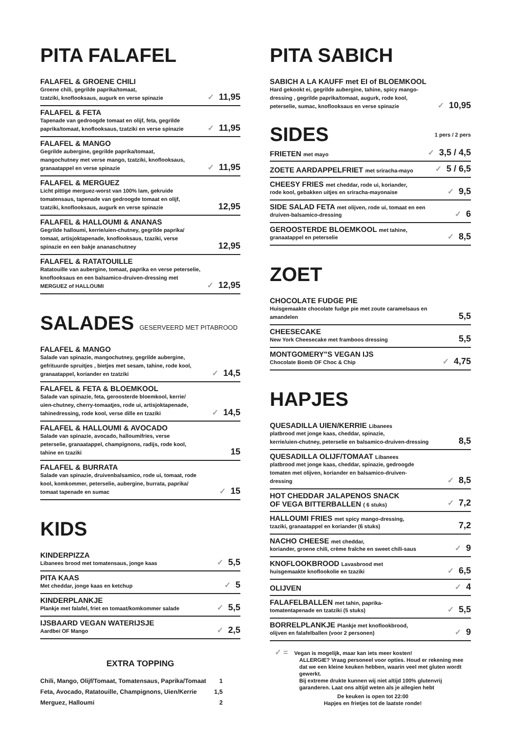PITA FALAFEL
FALAFEL & GROENE CHILI
Groene chili, gegrilde paprika/tomaat,
tzatziki, knoflooksaus, augurk en verse spinazie
✓ 11,95
FALAFEL & FETA
Tapenade van gedroogde tomaat en olijf, feta, gegrilde
paprika/tomaat, knoflooksaus, tzatziki en verse spinazie
✓ 11,95
FALAFEL & MANGO
Gegrilde aubergine, gegrilde paprika/tomaat,
mangochutney met verse mango, tzatziki, knoflooksaus,
granaatappel en verse spinazie
✓ 11,95
FALAFEL & MERGUEZ
Licht pittige merguez-worst van 100% lam, gekruide
tomatensaus, tapenade van gedroogde tomaat en olijf,
tzatziki, knoflooksaus, augurk en verse spinazie
12,95
FALAFEL & HALLOUMI & ANANAS
Gegrilde halloumi, kerrie/uien-chutney, gegrilde paprika/
tomaat, artisjoktapenade, knoflooksaus, tzaziki, verse
spinazie en een bakje ananaschutney
12,95
FALAFEL & RATATOUILLE
Ratatouille van aubergine, tomaat, paprika en verse peterselie,
knoflooksaus en een balsamico-druiven-dressing met
MERGUEZ of HALLOUMI
✓ 12,95
SALADES GESERVEERD MET PITABROOD
FALAFEL & MANGO
Salade van spinazie, mangochutney, gegrilde aubergine,
gefrituurde spruitjes , bietjes met sesam, tahine, rode kool,
granaatappel, koriander en tzatziki
✓ 14,5
FALAFEL & FETA & BLOEMKOOL
Salade van spinazie, feta, geroosterde bloemkool, kerrie/
uien-chutney, cherry-tomaatjes, rode ui, artisjoktapenade,
tahinedressing, rode kool, verse dille en tzaziki
✓ 14,5
FALAFEL & HALLOUMI & AVOCADO
Salade van spinazie, avocado, halloumifries, verse
peterselie, granaatappel, champignons, radijs, rode kool,
tahine en tzaziki
15
FALAFEL & BURRATA
Salade van spinazie, druivenbalsamico, rode ui, tomaat, rode
kool, komkommer, peterselie, aubergine, burrata, paprika/
tomaat tapenade en sumac
✓ 15
KIDS
KINDERPIZZA
Libanees brood met tomatensaus, jonge kaas
✓ 5,5
PITA KAAS
Met cheddar, jonge kaas en ketchup
✓ 5
KINDERPLANKJE
Plankje met falafel, friet en tomaat/komkommer salade
✓ 5,5
IJSBAARD VEGAN WATERIJSJE
Aardbei OF Mango
✓ 2,5
EXTRA TOPPING
Chili, Mango, Olijf/Tomaat, Tomatensaus, Paprika/Tomaat 1
Feta, Avocado, Ratatouille, Champignons, Uien/Kerrie 1,5
Merguez, Halloumi 2
PITA SABICH
SABICH A LA KAUFF met EI of BLOEMKOOL
Hard gekookt ei, gegrilde aubergine, tahine, spicy mango-
dressing , gegrilde paprika/tomaat, augurk, rode kool,
peterselie, sumac, knoflooksaus en verse spinazie
✓ 10,95
SIDES
1 pers / 2 pers
FRIETEN met mayo
✓ 3,5 / 4,5
ZOETE AARDAPPELFRIET met sriracha-mayo
✓ 5 / 6,5
CHEESY FRIES met cheddar, rode ui, koriander,
rode kool, gebakken uitjes en sriracha-mayonaise
✓ 9,5
SIDE SALAD FETA met olijven, rode ui, tomaat en een
druiven-balsamico-dressing
✓ 6
GEROOSTERDE BLOEMKOOL met tahine,
granaatappel en peterselie
✓ 8,5
ZOET
CHOCOLATE FUDGE PIE
Huisgemaakte chocolate fudge pie met zoute caramelsaus en
amandelen
5,5
CHEESECAKE
New York Cheesecake met framboos dressing
5,5
MONTGOMERY"S VEGAN IJS
Chocolate Bomb OF Choc & Chip
✓ 4,75
HAPJES
QUESADILLA UIEN/KERRIE Libanees
platbrood met jonge kaas, cheddar, spinazie,
kerrie/uien-chutney, peterselie en balsamico-druiven-dressing
8,5
QUESADILLA OLIJF/TOMAAT Libanees
platbrood met jonge kaas, cheddar, spinazie, gedroogde
tomaten met olijven, koriander en balsamico-druiven-
dressing
✓ 8,5
HOT CHEDDAR JALAPENOS SNACK
OF VEGA BITTERBALLEN ( 6 stuks)
✓ 7,2
HALLOUMI FRIES met spicy mango-dressing,
tzaziki, granaatappel en koriander (6 stuks)
7,2
NACHO CHEESE met cheddar,
koriander, groene chili, crème fraîche en sweet chili-saus
✓ 9
KNOFLOOKBROOD Lavasbrood met
huisgemaakte knoflookolie en tzaziki
✓ 6,5
OLIJVEN
✓ 4
FALAFELBALLEN met tahin, paprika-
tomatentapenade en tzatziki (5 stuks)
✓ 5,5
BORRELPLANKJE Plankje met knoflookbrood,
olijven en falafelballen (voor 2 personen)
✓ 9
✓ = Vegan is mogelijk, maar kan iets meer kosten!
ALLERGIE? Vraag personeel voor opties. Houd er rekening mee dat we een kleine keuken hebben, waarin veel met gluten wordt gewerkt.
Bij extreme drukte kunnen wij niet altijd 100% glutenvrij garanderen. Laat ons altijd weten als je allegien hebt
De keuken is open tot 22:00
Hapjes en frietjes tot de laatste ronde!